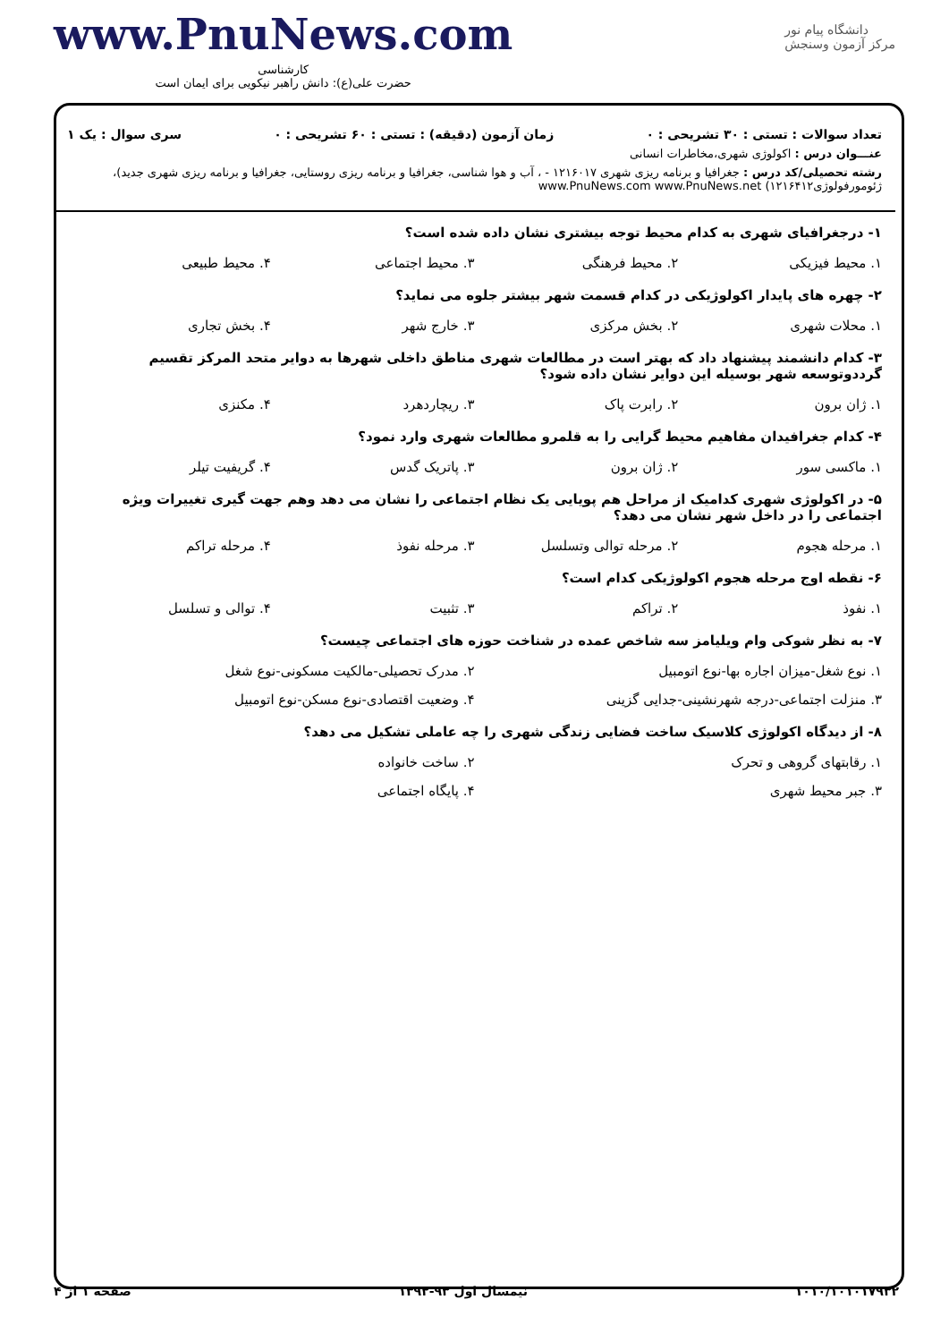دانشگاه پیام نور
مرکز آزمون وسنجش
www.PnuNews.com
کارشناسی
حضرت علی(ع): دانش راهبر نیکویی برای ایمان است
تعداد سوالات : تستی : ۳۰ تشریحی : ۰ زمان آزمون (دقیقه) : تستی : ۶۰ تشریحی : ۰ سری سوال : یک ۱
عنـــوان درس : اکولوژی شهری،مخاطرات انسانی
رشته تحصیلی/کد درس : جغرافیا و برنامه ریزی شهری ۱۲۱۶۰۱۷ - ، آب و هوا شناسی، جغرافیا و برنامه ریزی روستایی، جغرافیا و برنامه ریزی شهری جدید)، ژئومورفولوژی۱۲۱۶۴۱۲) www.PnuNews.com www.PnuNews.net
۱- درجغرافیای شهری به کدام محیط توجه بیشتری نشان داده شده است؟
۱. محیط فیزیکی ۲. محیط فرهنگی ۳. محیط اجتماعی ۴. محیط طبیعی
۲- چهره های پایدار اکولوژیکی در کدام قسمت شهر بیشتر جلوه می نماید؟
۱. محلات شهری ۲. بخش مرکزی ۳. خارج شهر ۴. بخش تجاری
۳- کدام دانشمند پیشنهاد داد که بهتر است در مطالعات شهری مناطق داخلی شهرها به دوایر متحد المرکز تقسیم گرددوتوسعه شهر بوسیله این دوایر نشان داده شود؟
۱. ژان برون ۲. رابرت پاک ۳. ریچاردهرد ۴. مکنزی
۴- کدام جغرافیدان مفاهیم محیط گرایی را به قلمرو مطالعات شهری وارد نمود؟
۱. ماکسی سور ۲. ژان برون ۳. پاتریک گدس ۴. گریفیت تیلر
۵- در اکولوژی شهری کدامیک از مراحل هم پویایی یک نظام اجتماعی را نشان می دهد وهم جهت گیری تغییرات ویژه اجتماعی را در داخل شهر نشان می دهد؟
۱. مرحله هجوم ۲. مرحله توالی وتسلسل ۳. مرحله نفوذ ۴. مرحله تراکم
۶- نقطه اوج مرحله هجوم اکولوژیکی کدام است؟
۱. نفوذ ۲. تراکم ۳. تثبیت ۴. توالی و تسلسل
۷- به نظر شوکی وام ویلیامز سه شاخص عمده در شناخت حوزه های اجتماعی چیست؟
۱. نوع شغل-میزان اجاره بها-نوع اتومبیل ۲. مدرک تحصیلی-مالکیت مسکونی-نوع شغل ۳. منزلت اجتماعی-درجه شهرنشینی-جدایی گزینی ۴. وضعیت اقتصادی-نوع مسکن-نوع اتومبیل
۸- از دیدگاه اکولوژی کلاسیک ساخت فضایی زندگی شهری را چه عاملی تشکیل می دهد؟
۱. رقابتهای گروهی و تحرک ۲. ساخت خانواده ۳. جبر محیط شهری ۴. پایگاه اجتماعی
۱۰۱۰/۱۰۱۰۱۷۹۳۲ نیمسال اول ۹۳-۱۳۹۲ صفحه ۱ از ۴